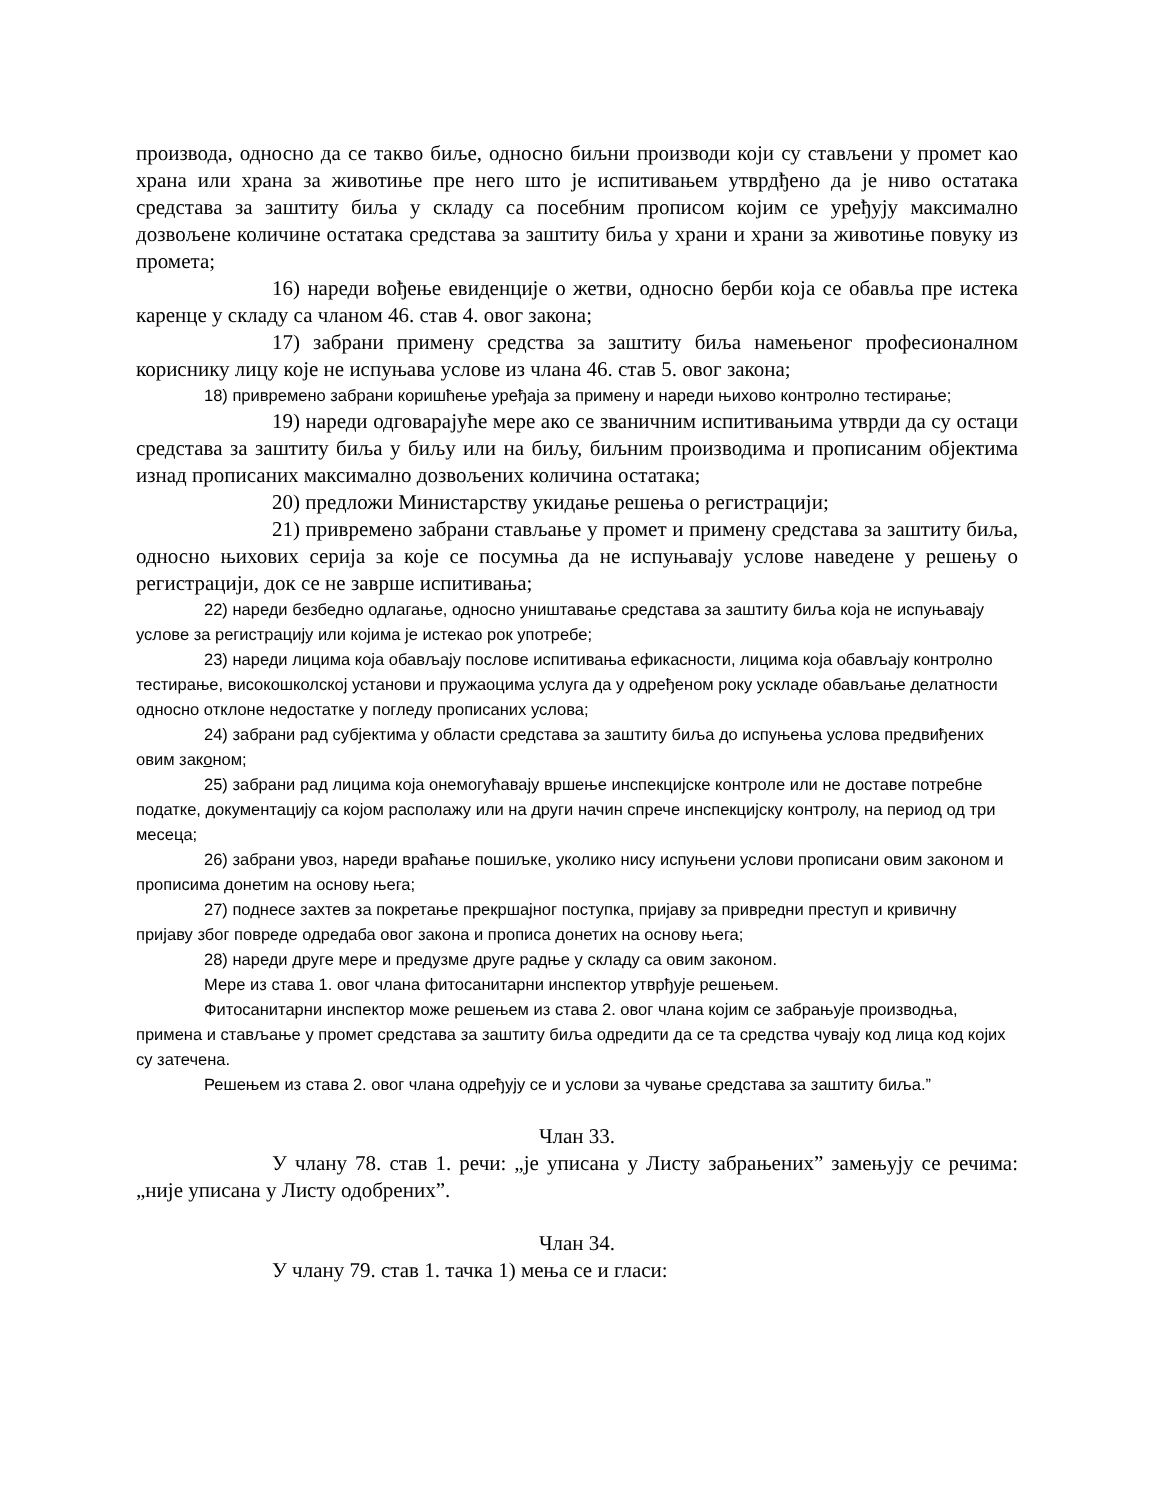производа, односно да се такво биље, односно биљни производи који су стављени у промет као храна или храна за животиње пре него што је испитивањем утврдђено да је ниво остатака средстава за заштиту биља у складу са посебним прописом којим се уређују максимално дозвољене количине остатака средстава за заштиту биља у храни и храни за животиње повуку из промета;
16) нареди вођење евиденције о жетви, односно берби која се обавља пре истека каренце у складу са чланом 46. став 4. овог закона;
17) забрани примену средства за заштиту биља намењеног професионалном кориснику лицу које не испуњава услове из члана 46. став 5. овог закона;
18) привремено забрани коришћење уређаја за примену и нареди њихово контролно тестирање;
19) нареди одговарајуће мере ако се званичним испитивањима утврди да су остаци средстава за заштиту биља у биљу или на биљу, биљним производима и прописаним објектима изнад прописаних максимално дозвољених количина остатака;
20) предложи Министарству укидање решења о регистрацији;
21) привремено забрани стављање у промет и примену средстава за заштиту биља, односно њихових серија за које се посумња да не испуњавају услове наведене у решењу о регистрацији, док се не заврше испитивања;
22) нареди безбедно одлагање, односно уништавање средстава за заштиту биља која не испуњавају услове за регистрацију или којима је истекао рок употребе;
23) нареди лицима која обављају послове испитивања ефикасности, лицима која обављају контролно тестирање, високошколској установи и пружаоцима услуга да у одређеном року ускладе обављање делатности односно отклоне недостатке у погледу прописаних услова;
24) забрани рад субјектима у области средстава за заштиту биља до испуњења услова предвиђених овим законом;
25) забрани рад лицима која онемогућавају вршење инспекцијске контроле или не доставе потребне податке, документацију са којом располажу или на други начин спрече инспекцијску контролу, на период од три месеца;
26) забрани увоз, нареди враћање пошиљке, уколико нису испуњени услови прописани овим законом и прописима донетим на основу њега;
27) поднесе захтев за покретање прекршајног поступка, пријаву за привредни преступ и кривичну пријаву због повреде одредаба овог закона и прописа донетих на основу њега;
28) нареди друге мере и предузме друге радње у складу са овим законом.
Мере из става 1. овог члана фитосанитарни инспектор утврђује решењем.
Фитосанитарни инспектор може решењем из става 2. овог члана којим се забрањује производња, примена и стављање у промет средстава за заштиту биља одредити да се та средства чувају код лица код којих су затечена.
Решењем из става 2. овог члана одређују се и услови за чување средстава за заштиту биља.”
Члан 33.
У члану 78. став 1. речи: „је уписана у Листу забрањених” замењују се речима: „није уписана у Листу одобрених”.
Члан 34.
У члану 79. став 1. тачка 1) мења се и гласи: